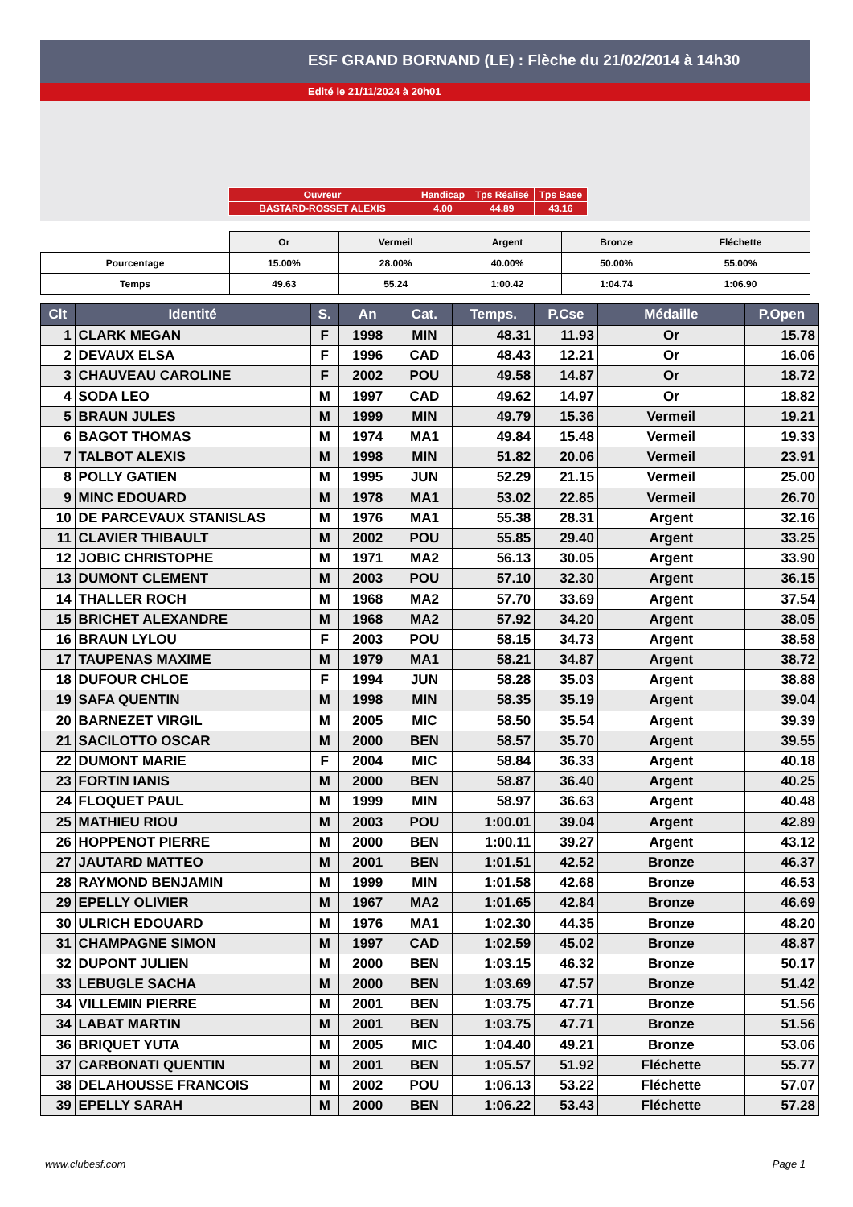ESF GRAND BORNAND (LE) : Flèche du 21/02/2014 à 14h30
Edité le 21/11/2024 à 20h01
| Ouvreur | Handicap | Tps Réalisé | Tps Base |
| BASTARD-ROSSET ALEXIS | 4.00 | 44.89 | 43.16 |
| | Or | Vermeil | Argent | Bronze | Fléchette |
| Pourcentage | 15.00% | 28.00% | 40.00% | 50.00% | 55.00% |
| Temps | 49.63 | 55.24 | 1:00.42 | 1:04.74 | 1:06.90 |
| Clt | Identité | S. | An | Cat. | Temps. | P.Cse | Médaille | P.Open |
| --- | --- | --- | --- | --- | --- | --- | --- | --- |
| 1 | CLARK MEGAN | F | 1998 | MIN | 48.31 | 11.93 | Or | 15.78 |
| 2 | DEVAUX ELSA | F | 1996 | CAD | 48.43 | 12.21 | Or | 16.06 |
| 3 | CHAUVEAU CAROLINE | F | 2002 | POU | 49.58 | 14.87 | Or | 18.72 |
| 4 | SODA LEO | M | 1997 | CAD | 49.62 | 14.97 | Or | 18.82 |
| 5 | BRAUN JULES | M | 1999 | MIN | 49.79 | 15.36 | Vermeil | 19.21 |
| 6 | BAGOT THOMAS | M | 1974 | MA1 | 49.84 | 15.48 | Vermeil | 19.33 |
| 7 | TALBOT ALEXIS | M | 1998 | MIN | 51.82 | 20.06 | Vermeil | 23.91 |
| 8 | POLLY GATIEN | M | 1995 | JUN | 52.29 | 21.15 | Vermeil | 25.00 |
| 9 | MINC EDOUARD | M | 1978 | MA1 | 53.02 | 22.85 | Vermeil | 26.70 |
| 10 | DE PARCEVAUX STANISLAS | M | 1976 | MA1 | 55.38 | 28.31 | Argent | 32.16 |
| 11 | CLAVIER THIBAULT | M | 2002 | POU | 55.85 | 29.40 | Argent | 33.25 |
| 12 | JOBIC CHRISTOPHE | M | 1971 | MA2 | 56.13 | 30.05 | Argent | 33.90 |
| 13 | DUMONT CLEMENT | M | 2003 | POU | 57.10 | 32.30 | Argent | 36.15 |
| 14 | THALLER ROCH | M | 1968 | MA2 | 57.70 | 33.69 | Argent | 37.54 |
| 15 | BRICHET ALEXANDRE | M | 1968 | MA2 | 57.92 | 34.20 | Argent | 38.05 |
| 16 | BRAUN LYLOU | F | 2003 | POU | 58.15 | 34.73 | Argent | 38.58 |
| 17 | TAUPENAS MAXIME | M | 1979 | MA1 | 58.21 | 34.87 | Argent | 38.72 |
| 18 | DUFOUR CHLOE | F | 1994 | JUN | 58.28 | 35.03 | Argent | 38.88 |
| 19 | SAFA QUENTIN | M | 1998 | MIN | 58.35 | 35.19 | Argent | 39.04 |
| 20 | BARNEZET VIRGIL | M | 2005 | MIC | 58.50 | 35.54 | Argent | 39.39 |
| 21 | SACILOTTO OSCAR | M | 2000 | BEN | 58.57 | 35.70 | Argent | 39.55 |
| 22 | DUMONT MARIE | F | 2004 | MIC | 58.84 | 36.33 | Argent | 40.18 |
| 23 | FORTIN IANIS | M | 2000 | BEN | 58.87 | 36.40 | Argent | 40.25 |
| 24 | FLOQUET PAUL | M | 1999 | MIN | 58.97 | 36.63 | Argent | 40.48 |
| 25 | MATHIEU RIOU | M | 2003 | POU | 1:00.01 | 39.04 | Argent | 42.89 |
| 26 | HOPPENOT PIERRE | M | 2000 | BEN | 1:00.11 | 39.27 | Argent | 43.12 |
| 27 | JAUTARD MATTEO | M | 2001 | BEN | 1:01.51 | 42.52 | Bronze | 46.37 |
| 28 | RAYMOND BENJAMIN | M | 1999 | MIN | 1:01.58 | 42.68 | Bronze | 46.53 |
| 29 | EPELLY OLIVIER | M | 1967 | MA2 | 1:01.65 | 42.84 | Bronze | 46.69 |
| 30 | ULRICH EDOUARD | M | 1976 | MA1 | 1:02.30 | 44.35 | Bronze | 48.20 |
| 31 | CHAMPAGNE SIMON | M | 1997 | CAD | 1:02.59 | 45.02 | Bronze | 48.87 |
| 32 | DUPONT JULIEN | M | 2000 | BEN | 1:03.15 | 46.32 | Bronze | 50.17 |
| 33 | LEBUGLE SACHA | M | 2000 | BEN | 1:03.69 | 47.57 | Bronze | 51.42 |
| 34 | VILLEMIN PIERRE | M | 2001 | BEN | 1:03.75 | 47.71 | Bronze | 51.56 |
| 34 | LABAT MARTIN | M | 2001 | BEN | 1:03.75 | 47.71 | Bronze | 51.56 |
| 36 | BRIQUET YUTA | M | 2005 | MIC | 1:04.40 | 49.21 | Bronze | 53.06 |
| 37 | CARBONATI QUENTIN | M | 2001 | BEN | 1:05.57 | 51.92 | Fléchette | 55.77 |
| 38 | DELAHOUSSE FRANCOIS | M | 2002 | POU | 1:06.13 | 53.22 | Fléchette | 57.07 |
| 39 | EPELLY SARAH | M | 2000 | BEN | 1:06.22 | 53.43 | Fléchette | 57.28 |
www.clubesf.com Page 1